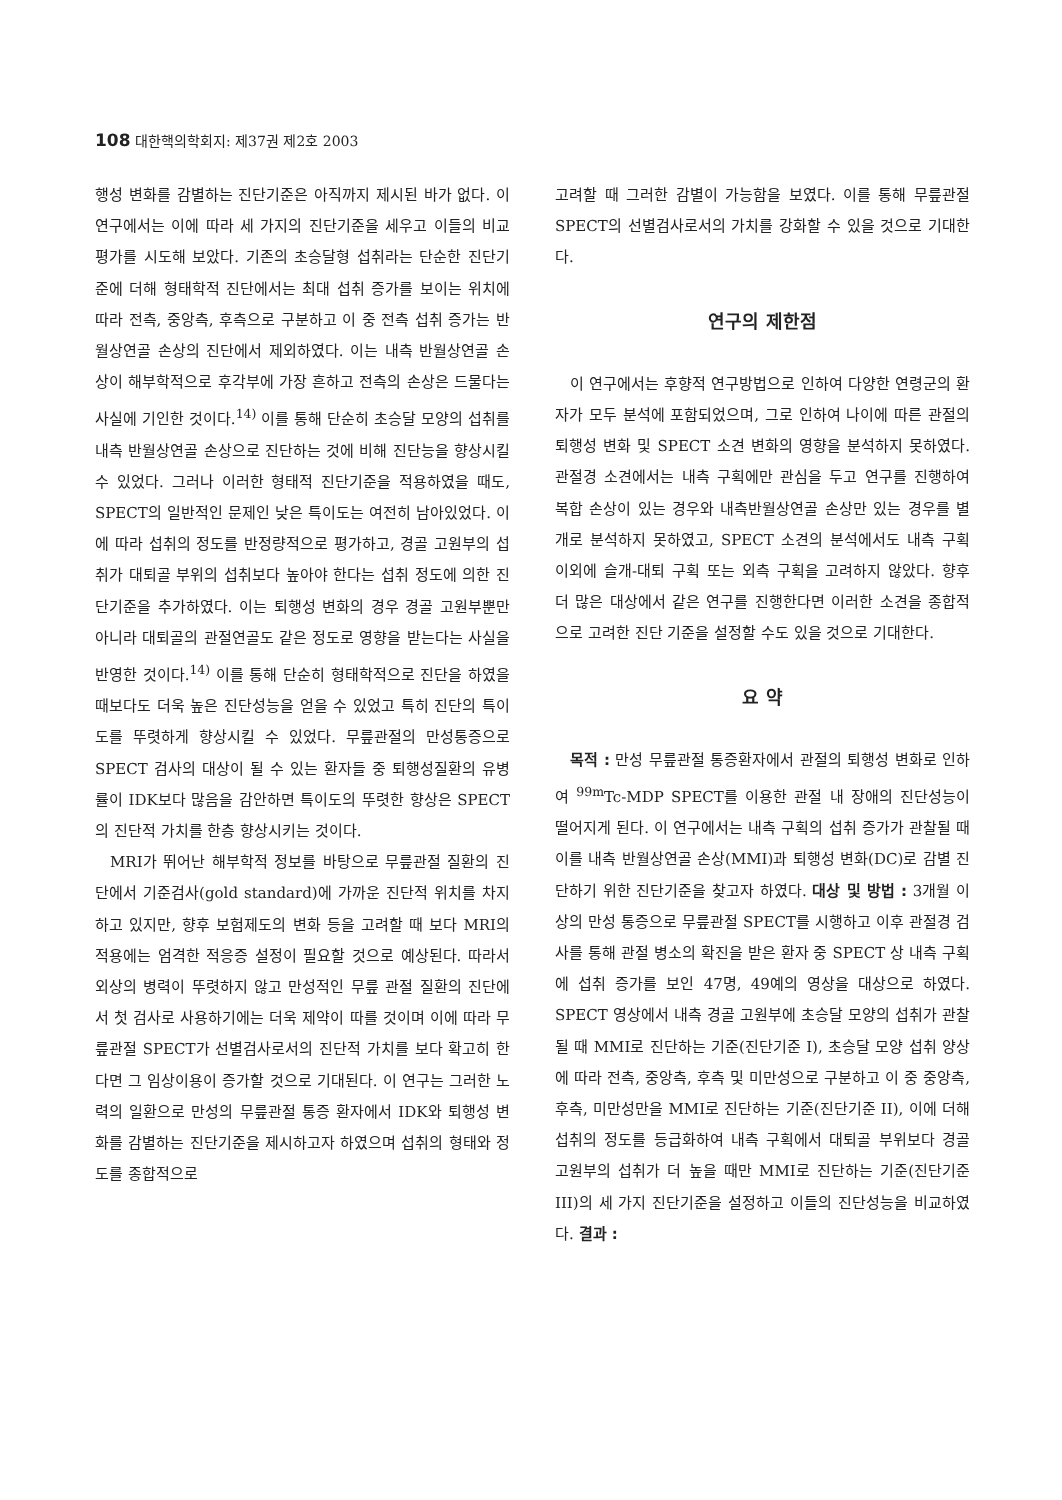108 대한핵의학회지: 제37권 제2호 2003
행성 변화를 감별하는 진단기준은 아직까지 제시된 바가 없다. 이 연구에서는 이에 따라 세 가지의 진단기준을 세우고 이들의 비교평가를 시도해 보았다. 기존의 초승달형 섭취라는 단순한 진단기준에 더해 형태학적 진단에서는 최대 섭취 증가를 보이는 위치에 따라 전측, 중앙측, 후측으로 구분하고 이 중 전측 섭취 증가는 반월상연골 손상의 진단에서 제외하였다. 이는 내측 반월상연골 손상이 해부학적으로 후각부에 가장 흔하고 전측의 손상은 드물다는 사실에 기인한 것이다.<sup>14)</sup> 이를 통해 단순히 초승달 모양의 섭취를 내측 반월상연골 손상으로 진단하는 것에 비해 진단능을 향상시킬 수 있었다. 그러나 이러한 형태적 진단기준을 적용하였을 때도, SPECT의 일반적인 문제인 낮은 특이도는 여전히 남아있었다. 이에 따라 섭취의 정도를 반정량적으로 평가하고, 경골 고원부의 섭취가 대퇴골 부위의 섭취보다 높아야 한다는 섭취 정도에 의한 진단기준을 추가하였다. 이는 퇴행성 변화의 경우 경골 고원부뿐만 아니라 대퇴골의 관절연골도 같은 정도로 영향을 받는다는 사실을 반영한 것이다.<sup>14)</sup> 이를 통해 단순히 형태학적으로 진단을 하였을 때보다도 더욱 높은 진단성능을 얻을 수 있었고 특히 진단의 특이도를 뚜렷하게 향상시킬 수 있었다. 무릎관절의 만성통증으로 SPECT 검사의 대상이 될 수 있는 환자들 중 퇴행성질환의 유병률이 IDK보다 많음을 감안하면 특이도의 뚜렷한 향상은 SPECT의 진단적 가치를 한층 향상시키는 것이다.
MRI가 뛰어난 해부학적 정보를 바탕으로 무릎관절 질환의 진단에서 기준검사(gold standard)에 가까운 진단적 위치를 차지하고 있지만, 향후 보험제도의 변화 등을 고려할 때 보다 MRI의 적용에는 엄격한 적응증 설정이 필요할 것으로 예상된다. 따라서 외상의 병력이 뚜렷하지 않고 만성적인 무릎 관절 질환의 진단에서 첫 검사로 사용하기에는 더욱 제약이 따를 것이며 이에 따라 무릎관절 SPECT가 선별검사로서의 진단적 가치를 보다 확고히 한다면 그 임상이용이 증가할 것으로 기대된다. 이 연구는 그러한 노력의 일환으로 만성의 무릎관절 통증 환자에서 IDK와 퇴행성 변화를 감별하는 진단기준을 제시하고자 하였으며 섭취의 형태와 정도를 종합적으로
고려할 때 그러한 감별이 가능함을 보였다. 이를 통해 무릎관절 SPECT의 선별검사로서의 가치를 강화할 수 있을 것으로 기대한다.
연구의 제한점
이 연구에서는 후향적 연구방법으로 인하여 다양한 연령군의 환자가 모두 분석에 포함되었으며, 그로 인하여 나이에 따른 관절의 퇴행성 변화 및 SPECT 소견 변화의 영향을 분석하지 못하였다. 관절경 소견에서는 내측 구획에만 관심을 두고 연구를 진행하여 복합 손상이 있는 경우와 내측반월상연골 손상만 있는 경우를 별개로 분석하지 못하였고, SPECT 소견의 분석에서도 내측 구획 이외에 슬개-대퇴 구획 또는 외측 구획을 고려하지 않았다. 향후 더 많은 대상에서 같은 연구를 진행한다면 이러한 소견을 종합적으로 고려한 진단 기준을 설정할 수도 있을 것으로 기대한다.
요 약
목적 : 만성 무릎관절 통증환자에서 관절의 퇴행성 변화로 인하여 <sup>99m</sup>Tc-MDP SPECT를 이용한 관절 내 장애의 진단성능이 떨어지게 된다. 이 연구에서는 내측 구획의 섭취 증가가 관찰될 때 이를 내측 반월상연골 손상(MMI)과 퇴행성 변화(DC)로 감별 진단하기 위한 진단기준을 찾고자 하였다. 대상 및 방법 : 3개월 이상의 만성 통증으로 무릎관절 SPECT를 시행하고 이후 관절경 검사를 통해 관절 병소의 확진을 받은 환자 중 SPECT 상 내측 구획에 섭취 증가를 보인 47명, 49예의 영상을 대상으로 하였다. SPECT 영상에서 내측 경골 고원부에 초승달 모양의 섭취가 관찰될 때 MMI로 진단하는 기준(진단기준 I), 초승달 모양 섭취 양상에 따라 전측, 중앙측, 후측 및 미만성으로 구분하고 이 중 중앙측, 후측, 미만성만을 MMI로 진단하는 기준(진단기준 II), 이에 더해 섭취의 정도를 등급화하여 내측 구획에서 대퇴골 부위보다 경골 고원부의 섭취가 더 높을 때만 MMI로 진단하는 기준(진단기준 III)의 세 가지 진단기준을 설정하고 이들의 진단성능을 비교하였다. 결과 :